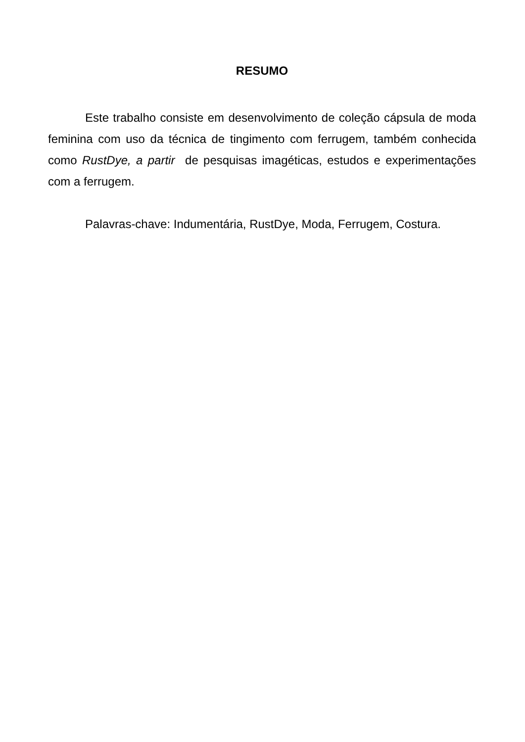RESUMO
Este trabalho consiste em desenvolvimento de coleção cápsula de moda feminina com uso da técnica de tingimento com ferrugem, também conhecida como RustDye, a partir de pesquisas imagéticas, estudos e experimentações com a ferrugem.
Palavras-chave: Indumentária, RustDye, Moda, Ferrugem, Costura.